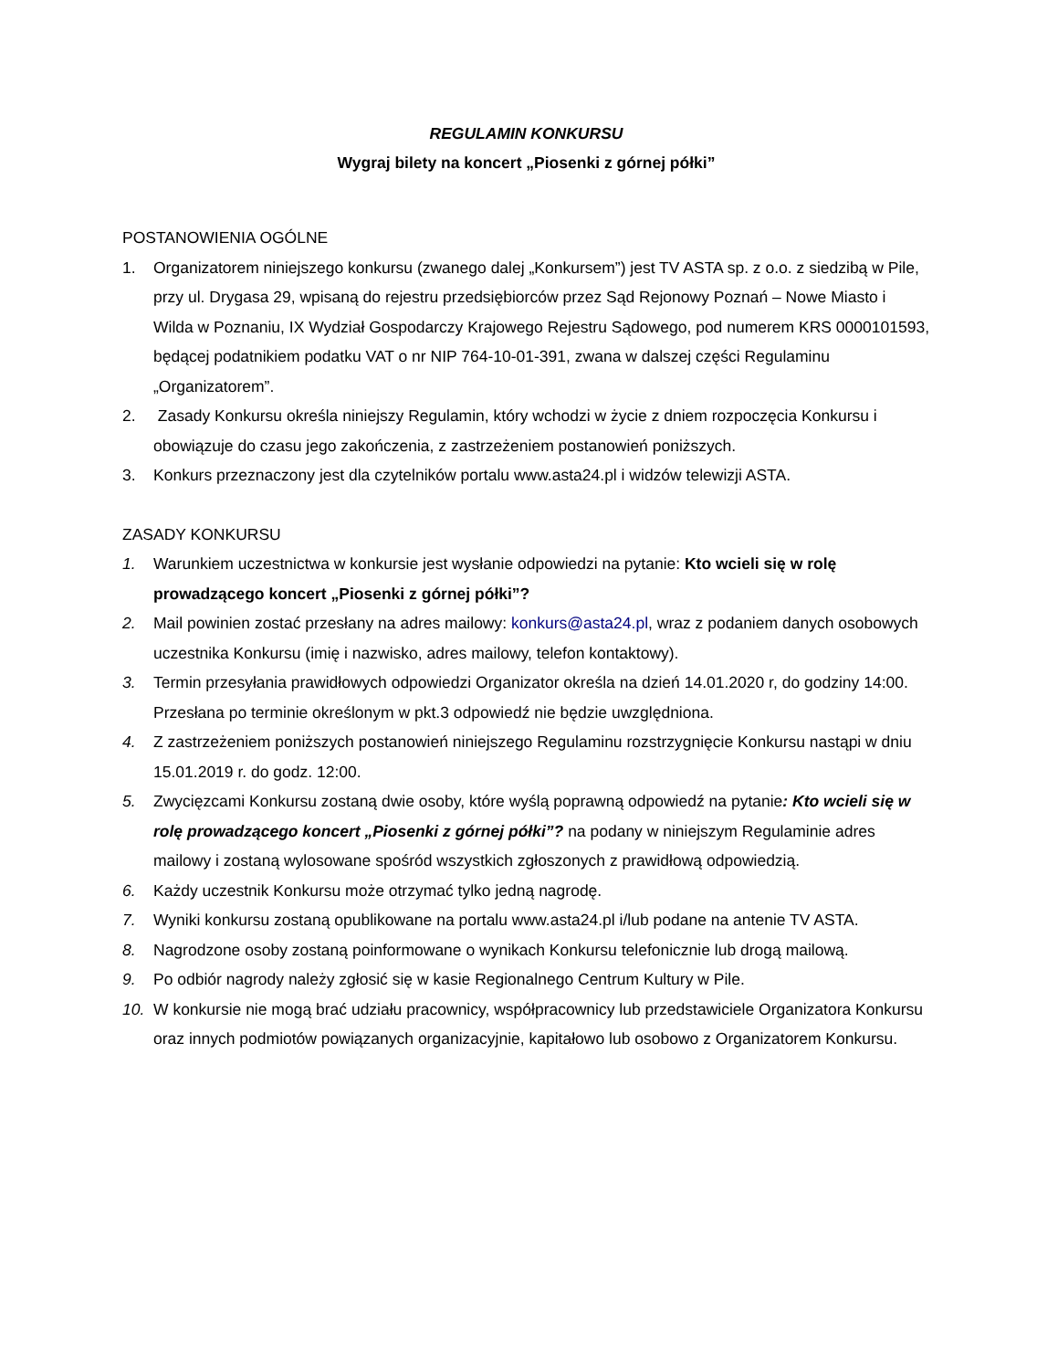REGULAMIN KONKURSU
Wygraj bilety na koncert „Piosenki z górnej półki”
POSTANOWIENIA OGÓLNE
1. Organizatorem niniejszego konkursu (zwanego dalej „Konkursem”) jest TV ASTA sp. z o.o. z siedzibą w Pile, przy ul. Drygasa 29, wpisaną do rejestru przedsiębiorców przez Sąd Rejonowy Poznań – Nowe Miasto i Wilda w Poznaniu, IX Wydział Gospodarczy Krajowego Rejestru Sądowego, pod numerem KRS 0000101593, będącej podatnikiem podatku VAT o nr NIP 764-10-01-391, zwana w dalszej części Regulaminu „Organizatorem”.
2. Zasady Konkursu określa niniejszy Regulamin, który wchodzi w życie z dniem rozpoczęcia Konkursu i obowiązuje do czasu jego zakończenia, z zastrzeżeniem postanowień poniższych.
3. Konkurs przeznaczony jest dla czytelników portalu www.asta24.pl i widzów telewizji ASTA.
ZASADY KONKURSU
1. Warunkiem uczestnictwa w konkursie jest wysłanie odpowiedzi na pytanie: Kto wcieli się w rolę prowadzącego koncert „Piosenki z górnej półki”?
2. Mail powinien zostać przesłany na adres mailowy: konkurs@asta24.pl, wraz z podaniem danych osobowych uczestnika Konkursu (imię i nazwisko, adres mailowy, telefon kontaktowy).
3. Termin przesyłania prawidłowych odpowiedzi Organizator określa na dzień 14.01.2020 r, do godziny 14:00. Przesłana po terminie określonym w pkt.3 odpowiedź nie będzie uwzględniona.
4. Z zastrzeżeniem poniższych postanowień niniejszego Regulaminu rozstrzygnięcie Konkursu nastąpi w dniu 15.01.2019 r. do godz. 12:00.
5. Zwycięzcami Konkursu zostaną dwie osoby, które wyślą poprawną odpowiedź na pytanie: Kto wcieli się w rolę prowadzącego koncert „Piosenki z górnej półki”? na podany w niniejszym Regulaminie adres mailowy i zostaną wylosowane spośród wszystkich zgłoszonych z prawidłową odpowiedzią.
6. Każdy uczestnik Konkursu może otrzymać tylko jedną nagrodę.
7. Wyniki konkursu zostaną opublikowane na portalu www.asta24.pl i/lub podane na antenie TV ASTA.
8. Nagrodzone osoby zostaną poinformowane o wynikach Konkursu telefonicznie lub drogą mailową.
9. Po odbiór nagrody należy zgłosić się w kasie Regionalnego Centrum Kultury w Pile.
10. W konkursie nie mogą brać udziału pracownicy, współpracownicy lub przedstawiciele Organizatora Konkursu oraz innych podmiotów powiązanych organizacyjnie, kapitałowo lub osobowo z Organizatorem Konkursu.